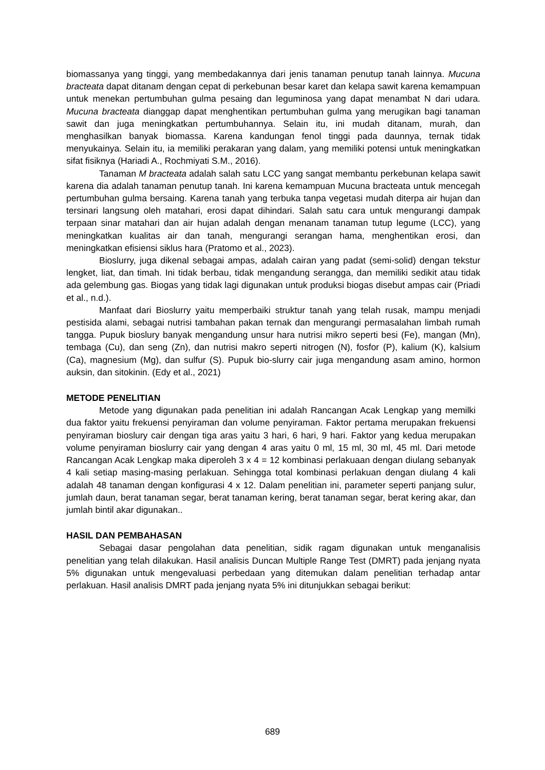biomassanya yang tinggi, yang membedakannya dari jenis tanaman penutup tanah lainnya. Mucuna bracteata dapat ditanam dengan cepat di perkebunan besar karet dan kelapa sawit karena kemampuan untuk menekan pertumbuhan gulma pesaing dan leguminosa yang dapat menambat N dari udara. Mucuna bracteata dianggap dapat menghentikan pertumbuhan gulma yang merugikan bagi tanaman sawit dan juga meningkatkan pertumbuhannya. Selain itu, ini mudah ditanam, murah, dan menghasilkan banyak biomassa. Karena kandungan fenol tinggi pada daunnya, ternak tidak menyukainya. Selain itu, ia memiliki perakaran yang dalam, yang memiliki potensi untuk meningkatkan sifat fisiknya (Hariadi A., Rochmiyati S.M., 2016).
Tanaman M bracteata adalah salah satu LCC yang sangat membantu perkebunan kelapa sawit karena dia adalah tanaman penutup tanah. Ini karena kemampuan Mucuna bracteata untuk mencegah pertumbuhan gulma bersaing. Karena tanah yang terbuka tanpa vegetasi mudah diterpa air hujan dan tersinari langsung oleh matahari, erosi dapat dihindari. Salah satu cara untuk mengurangi dampak terpaan sinar matahari dan air hujan adalah dengan menanam tanaman tutup legume (LCC), yang meningkatkan kualitas air dan tanah, mengurangi serangan hama, menghentikan erosi, dan meningkatkan efisiensi siklus hara (Pratomo et al., 2023).
Bioslurry, juga dikenal sebagai ampas, adalah cairan yang padat (semi-solid) dengan tekstur lengket, liat, dan timah. Ini tidak berbau, tidak mengandung serangga, dan memiliki sedikit atau tidak ada gelembung gas. Biogas yang tidak lagi digunakan untuk produksi biogas disebut ampas cair (Priadi et al., n.d.).
Manfaat dari Bioslurry yaitu memperbaiki struktur tanah yang telah rusak, mampu menjadi pestisida alami, sebagai nutrisi tambahan pakan ternak dan mengurangi permasalahan limbah rumah tangga. Pupuk bioslury banyak mengandung unsur hara nutrisi mikro seperti besi (Fe), mangan (Mn), tembaga (Cu), dan seng (Zn), dan nutrisi makro seperti nitrogen (N), fosfor (P), kalium (K), kalsium (Ca), magnesium (Mg), dan sulfur (S). Pupuk bio-slurry cair juga mengandung asam amino, hormon auksin, dan sitokinin. (Edy et al., 2021)
METODE PENELITIAN
Metode yang digunakan pada penelitian ini adalah Rancangan Acak Lengkap yang memilki dua faktor yaitu frekuensi penyiraman dan volume penyiraman. Faktor pertama merupakan frekuensi penyiraman bioslury cair dengan tiga aras yaitu 3 hari, 6 hari, 9 hari. Faktor yang kedua merupakan volume penyiraman bioslurry cair yang dengan 4 aras yaitu 0 ml, 15 ml, 30 ml, 45 ml. Dari metode Rancangan Acak Lengkap maka diperoleh 3 x 4 = 12 kombinasi perlakuaan dengan diulang sebanyak 4 kali setiap masing-masing perlakuan. Sehingga total kombinasi perlakuan dengan diulang 4 kali adalah 48 tanaman dengan konfigurasi 4 x 12. Dalam penelitian ini, parameter seperti panjang sulur, jumlah daun, berat tanaman segar, berat tanaman kering, berat tanaman segar, berat kering akar, dan jumlah bintil akar digunakan..
HASIL DAN PEMBAHASAN
Sebagai dasar pengolahan data penelitian, sidik ragam digunakan untuk menganalisis penelitian yang telah dilakukan. Hasil analisis Duncan Multiple Range Test (DMRT) pada jenjang nyata 5% digunakan untuk mengevaluasi perbedaan yang ditemukan dalam penelitian terhadap antar perlakuan. Hasil analisis DMRT pada jenjang nyata 5% ini ditunjukkan sebagai berikut:
689